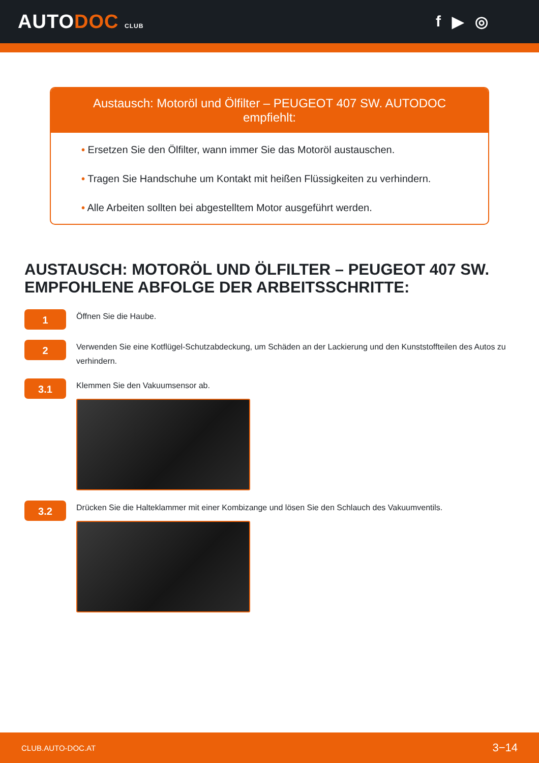AUTODOC CLUB
f ▶ ◎
Austausch: Motoröl und Ölfilter – PEUGEOT 407 SW. AUTODOC empfiehlt:
• Ersetzen Sie den Ölfilter, wann immer Sie das Motoröl austauschen.
• Tragen Sie Handschuhe um Kontakt mit heißen Flüssigkeiten zu verhindern.
• Alle Arbeiten sollten bei abgestelltem Motor ausgeführt werden.
AUSTAUSCH: MOTORÖL UND ÖLFILTER – PEUGEOT 407 SW. EMPFOHLENE ABFOLGE DER ARBEITSSCHRITTE:
1
Öffnen Sie die Haube.
2
Verwenden Sie eine Kotflügel-Schutzabdeckung, um Schäden an der Lackierung und den Kunststoffteilen des Autos zu verhindern.
3.1
Klemmen Sie den Vakuumsensor ab.
3.2
Drücken Sie die Halteklammer mit einer Kombizange und lösen Sie den Schlauch des Vakuumventils.
CLUB.AUTO-DOC.AT 3−14